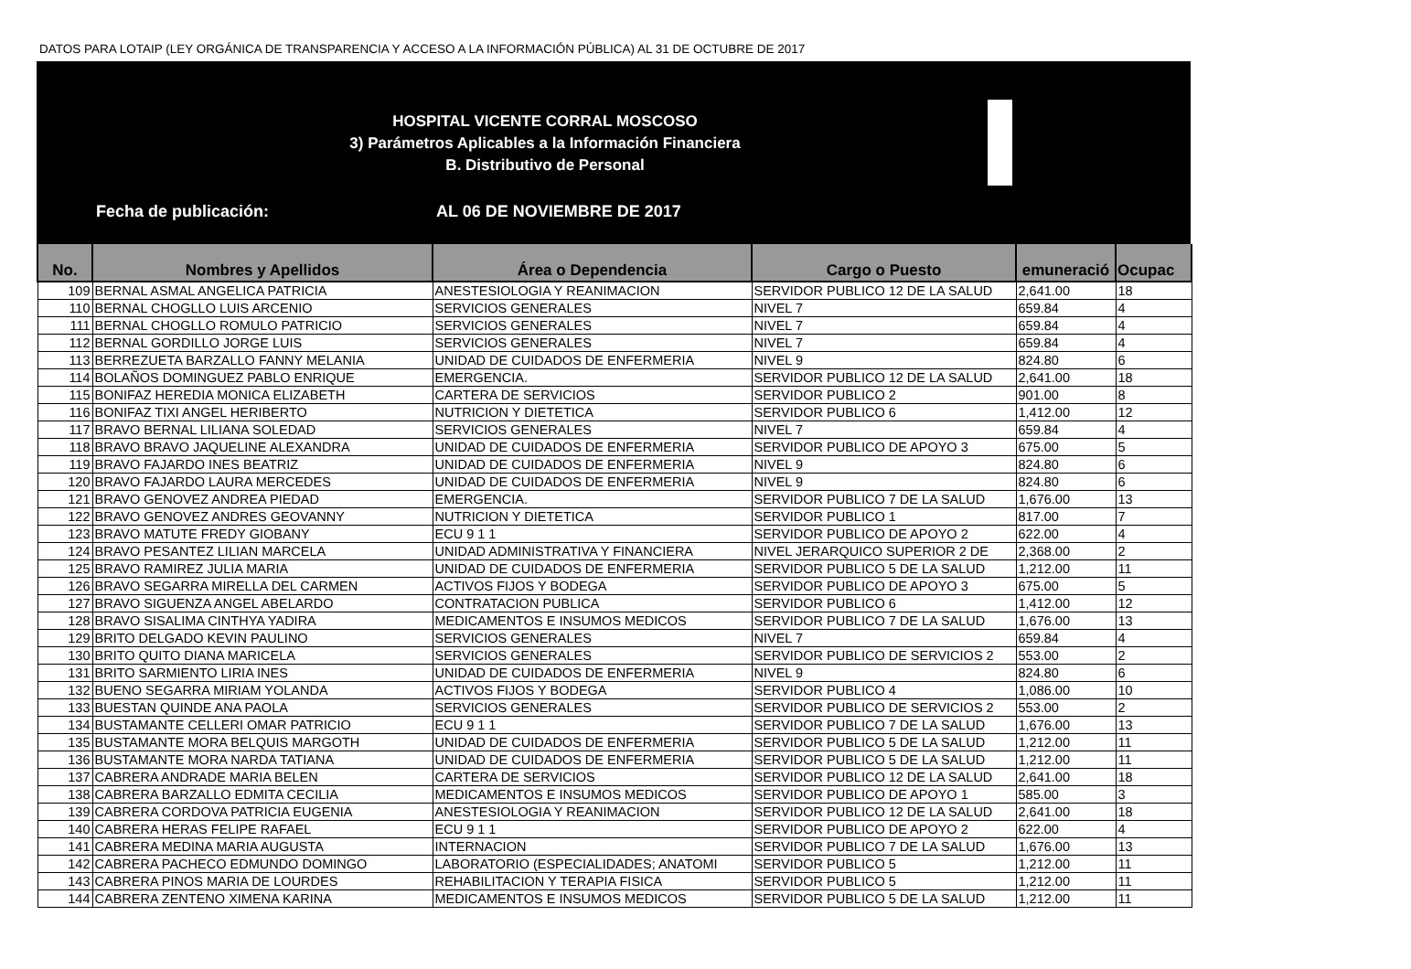DATOS PARA LOTAIP (LEY ORGÁNICA DE TRANSPARENCIA Y ACCESO A LA INFORMACIÓN PÚBLICA) AL 31 DE OCTUBRE DE 2017
HOSPITAL VICENTE CORRAL MOSCOSO
3) Parámetros Aplicables a la Información Financiera
B. Distributivo de Personal
Fecha de publicación: AL 06 DE NOVIEMBRE DE 2017
| No. | Nombres y Apellidos | Área o Dependencia | Cargo o Puesto | emuneració | Ocupac |
| --- | --- | --- | --- | --- | --- |
| 109 | BERNAL ASMAL ANGELICA PATRICIA | ANESTESIOLOGIA Y REANIMACION | SERVIDOR PUBLICO 12 DE LA SALUD | 2,641.00 | 18 |
| 110 | BERNAL CHOGLLO LUIS ARCENIO | SERVICIOS GENERALES | NIVEL 7 | 659.84 | 4 |
| 111 | BERNAL CHOGLLO ROMULO PATRICIO | SERVICIOS GENERALES | NIVEL 7 | 659.84 | 4 |
| 112 | BERNAL GORDILLO JORGE LUIS | SERVICIOS GENERALES | NIVEL 7 | 659.84 | 4 |
| 113 | BERREZUETA BARZALLO FANNY MELANIA | UNIDAD DE CUIDADOS DE ENFERMERIA | NIVEL 9 | 824.80 | 6 |
| 114 | BOLAÑOS DOMINGUEZ PABLO ENRIQUE | EMERGENCIA. | SERVIDOR PUBLICO 12 DE LA SALUD | 2,641.00 | 18 |
| 115 | BONIFAZ HEREDIA MONICA ELIZABETH | CARTERA DE SERVICIOS | SERVIDOR PUBLICO 2 | 901.00 | 8 |
| 116 | BONIFAZ TIXI ANGEL HERIBERTO | NUTRICION Y DIETETICA | SERVIDOR PUBLICO 6 | 1,412.00 | 12 |
| 117 | BRAVO BERNAL LILIANA SOLEDAD | SERVICIOS GENERALES | NIVEL 7 | 659.84 | 4 |
| 118 | BRAVO BRAVO JAQUELINE ALEXANDRA | UNIDAD DE CUIDADOS DE ENFERMERIA | SERVIDOR PUBLICO DE APOYO 3 | 675.00 | 5 |
| 119 | BRAVO FAJARDO INES BEATRIZ | UNIDAD DE CUIDADOS DE ENFERMERIA | NIVEL 9 | 824.80 | 6 |
| 120 | BRAVO FAJARDO LAURA MERCEDES | UNIDAD DE CUIDADOS DE ENFERMERIA | NIVEL 9 | 824.80 | 6 |
| 121 | BRAVO GENOVEZ ANDREA PIEDAD | EMERGENCIA. | SERVIDOR PUBLICO 7 DE LA SALUD | 1,676.00 | 13 |
| 122 | BRAVO GENOVEZ ANDRES GEOVANNY | NUTRICION Y DIETETICA | SERVIDOR PUBLICO 1 | 817.00 | 7 |
| 123 | BRAVO MATUTE FREDY GIOBANY | ECU 9 1 1 | SERVIDOR PUBLICO DE APOYO 2 | 622.00 | 4 |
| 124 | BRAVO PESANTEZ LILIAN MARCELA | UNIDAD ADMINISTRATIVA Y FINANCIERA | NIVEL JERARQUICO SUPERIOR 2 DE | 2,368.00 | 2 |
| 125 | BRAVO RAMIREZ JULIA MARIA | UNIDAD DE CUIDADOS DE ENFERMERIA | SERVIDOR PUBLICO 5 DE LA SALUD | 1,212.00 | 11 |
| 126 | BRAVO SEGARRA MIRELLA DEL CARMEN | ACTIVOS FIJOS Y BODEGA | SERVIDOR PUBLICO DE APOYO 3 | 675.00 | 5 |
| 127 | BRAVO SIGUENZA ANGEL ABELARDO | CONTRATACION PUBLICA | SERVIDOR PUBLICO 6 | 1,412.00 | 12 |
| 128 | BRAVO SISALIMA CINTHYA YADIRA | MEDICAMENTOS E INSUMOS MEDICOS | SERVIDOR PUBLICO 7 DE LA SALUD | 1,676.00 | 13 |
| 129 | BRITO DELGADO KEVIN PAULINO | SERVICIOS GENERALES | NIVEL 7 | 659.84 | 4 |
| 130 | BRITO QUITO DIANA MARICELA | SERVICIOS GENERALES | SERVIDOR PUBLICO DE SERVICIOS 2 | 553.00 | 2 |
| 131 | BRITO SARMIENTO LIRIA INES | UNIDAD DE CUIDADOS DE ENFERMERIA | NIVEL 9 | 824.80 | 6 |
| 132 | BUENO SEGARRA MIRIAM YOLANDA | ACTIVOS FIJOS Y BODEGA | SERVIDOR PUBLICO 4 | 1,086.00 | 10 |
| 133 | BUESTAN QUINDE ANA PAOLA | SERVICIOS GENERALES | SERVIDOR PUBLICO DE SERVICIOS 2 | 553.00 | 2 |
| 134 | BUSTAMANTE CELLERI OMAR PATRICIO | ECU 9 1 1 | SERVIDOR PUBLICO 7 DE LA SALUD | 1,676.00 | 13 |
| 135 | BUSTAMANTE MORA BELQUIS MARGOTH | UNIDAD DE CUIDADOS DE ENFERMERIA | SERVIDOR PUBLICO 5 DE LA SALUD | 1,212.00 | 11 |
| 136 | BUSTAMANTE MORA NARDA TATIANA | UNIDAD DE CUIDADOS DE ENFERMERIA | SERVIDOR PUBLICO 5 DE LA SALUD | 1,212.00 | 11 |
| 137 | CABRERA ANDRADE MARIA BELEN | CARTERA DE SERVICIOS | SERVIDOR PUBLICO 12 DE LA SALUD | 2,641.00 | 18 |
| 138 | CABRERA BARZALLO EDMITA CECILIA | MEDICAMENTOS E INSUMOS MEDICOS | SERVIDOR PUBLICO DE APOYO 1 | 585.00 | 3 |
| 139 | CABRERA CORDOVA PATRICIA EUGENIA | ANESTESIOLOGIA Y REANIMACION | SERVIDOR PUBLICO 12 DE LA SALUD | 2,641.00 | 18 |
| 140 | CABRERA HERAS FELIPE RAFAEL | ECU 9 1 1 | SERVIDOR PUBLICO DE APOYO 2 | 622.00 | 4 |
| 141 | CABRERA MEDINA MARIA AUGUSTA | INTERNACION | SERVIDOR PUBLICO 7 DE LA SALUD | 1,676.00 | 13 |
| 142 | CABRERA PACHECO EDMUNDO DOMINGO | LABORATORIO (ESPECIALIDADES; ANATOMI | SERVIDOR PUBLICO 5 | 1,212.00 | 11 |
| 143 | CABRERA PINOS MARIA DE LOURDES | REHABILITACION Y TERAPIA FISICA | SERVIDOR PUBLICO 5 | 1,212.00 | 11 |
| 144 | CABRERA ZENTENO XIMENA KARINA | MEDICAMENTOS E INSUMOS MEDICOS | SERVIDOR PUBLICO 5 DE LA SALUD | 1,212.00 | 11 |